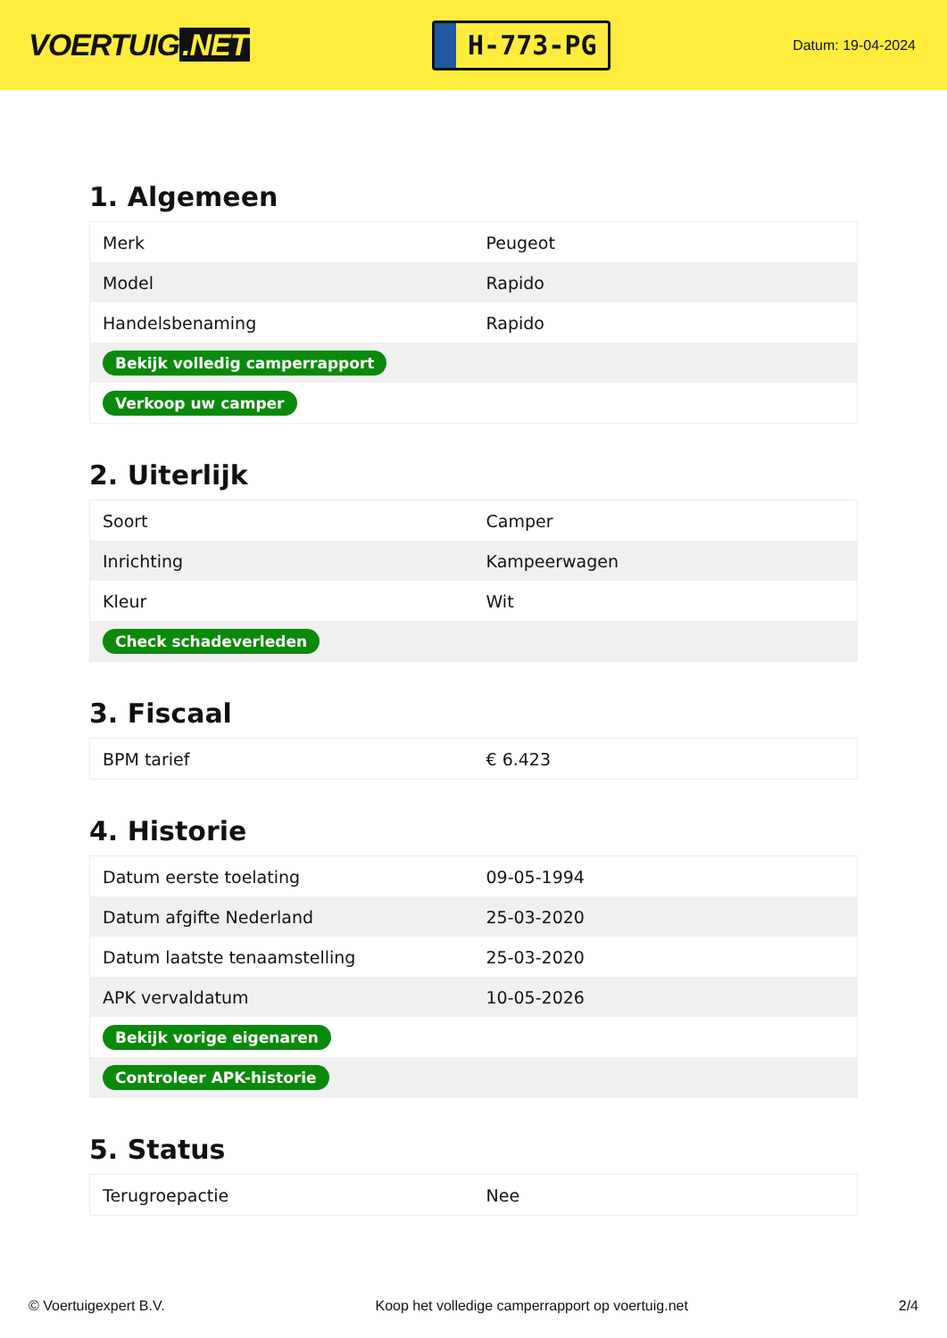VOERTUIG.NET
H-773-PG
Datum: 19-04-2024
1. Algemeen
| Merk | Peugeot |
| Model | Rapido |
| Handelsbenaming | Rapido |
| Bekijk volledig camperrapport | |
| Verkoop uw camper | |
2. Uiterlijk
| Soort | Camper |
| Inrichting | Kampeerwagen |
| Kleur | Wit |
| Check schadeverleden | |
3. Fiscaal
| BPM tarief | € 6.423 |
4. Historie
| Datum eerste toelating | 09-05-1994 |
| Datum afgifte Nederland | 25-03-2020 |
| Datum laatste tenaamstelling | 25-03-2020 |
| APK vervaldatum | 10-05-2026 |
| Bekijk vorige eigenaren | |
| Controleer APK-historie | |
5. Status
| Terugroepactie | Nee |
© Voertuigexpert B.V. Koop het volledige camperrapport op voertuig.net 2/4